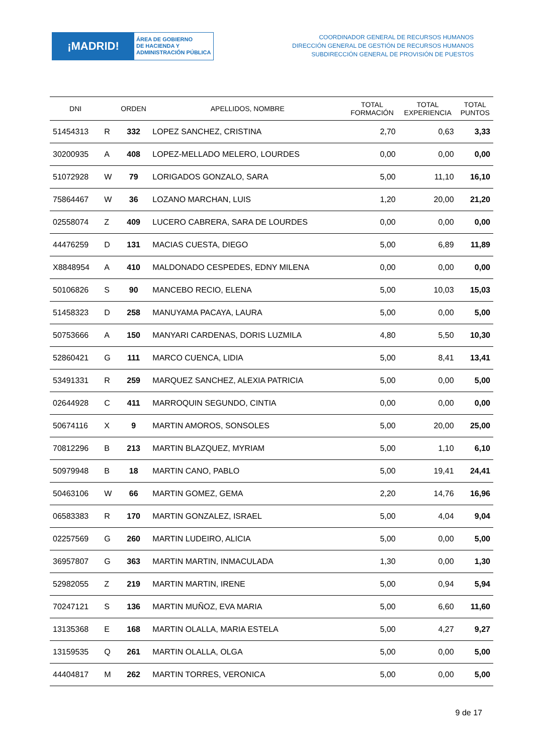¡MADRID!
ÁREA DE GOBIERNO
DE HACIENDA Y
ADMINISTRACIÓN PÚBLICA
COORDINADOR GENERAL DE RECURSOS HUMANOS
DIRECCIÓN GENERAL DE GESTIÓN DE RECURSOS HUMANOS
SUBDIRECCIÓN GENERAL DE PROVISIÓN DE PUESTOS
| DNI | | ORDEN | APELLIDOS, NOMBRE | TOTAL FORMACIÓN | TOTAL EXPERIENCIA | TOTAL PUNTOS |
| --- | --- | --- | --- | --- | --- | --- |
| 51454313 | R | 332 | LOPEZ SANCHEZ, CRISTINA | 2,70 | 0,63 | 3,33 |
| 30200935 | A | 408 | LOPEZ-MELLADO MELERO, LOURDES | 0,00 | 0,00 | 0,00 |
| 51072928 | W | 79 | LORIGADOS GONZALO, SARA | 5,00 | 11,10 | 16,10 |
| 75864467 | W | 36 | LOZANO MARCHAN, LUIS | 1,20 | 20,00 | 21,20 |
| 02558074 | Z | 409 | LUCERO CABRERA, SARA DE LOURDES | 0,00 | 0,00 | 0,00 |
| 44476259 | D | 131 | MACIAS CUESTA, DIEGO | 5,00 | 6,89 | 11,89 |
| X8848954 | A | 410 | MALDONADO CESPEDES, EDNY MILENA | 0,00 | 0,00 | 0,00 |
| 50106826 | S | 90 | MANCEBO RECIO, ELENA | 5,00 | 10,03 | 15,03 |
| 51458323 | D | 258 | MANUYAMA PACAYA, LAURA | 5,00 | 0,00 | 5,00 |
| 50753666 | A | 150 | MANYARI CARDENAS, DORIS LUZMILA | 4,80 | 5,50 | 10,30 |
| 52860421 | G | 111 | MARCO CUENCA, LIDIA | 5,00 | 8,41 | 13,41 |
| 53491331 | R | 259 | MARQUEZ SANCHEZ, ALEXIA PATRICIA | 5,00 | 0,00 | 5,00 |
| 02644928 | C | 411 | MARROQUIN SEGUNDO, CINTIA | 0,00 | 0,00 | 0,00 |
| 50674116 | X | 9 | MARTIN AMOROS, SONSOLES | 5,00 | 20,00 | 25,00 |
| 70812296 | B | 213 | MARTIN BLAZQUEZ, MYRIAM | 5,00 | 1,10 | 6,10 |
| 50979948 | B | 18 | MARTIN CANO, PABLO | 5,00 | 19,41 | 24,41 |
| 50463106 | W | 66 | MARTIN GOMEZ, GEMA | 2,20 | 14,76 | 16,96 |
| 06583383 | R | 170 | MARTIN GONZALEZ, ISRAEL | 5,00 | 4,04 | 9,04 |
| 02257569 | G | 260 | MARTIN LUDEIRO, ALICIA | 5,00 | 0,00 | 5,00 |
| 36957807 | G | 363 | MARTIN MARTIN, INMACULADA | 1,30 | 0,00 | 1,30 |
| 52982055 | Z | 219 | MARTIN MARTIN, IRENE | 5,00 | 0,94 | 5,94 |
| 70247121 | S | 136 | MARTIN MUÑOZ, EVA MARIA | 5,00 | 6,60 | 11,60 |
| 13135368 | E | 168 | MARTIN OLALLA, MARIA ESTELA | 5,00 | 4,27 | 9,27 |
| 13159535 | Q | 261 | MARTIN OLALLA, OLGA | 5,00 | 0,00 | 5,00 |
| 44404817 | M | 262 | MARTIN TORRES, VERONICA | 5,00 | 0,00 | 5,00 |
9 de 17